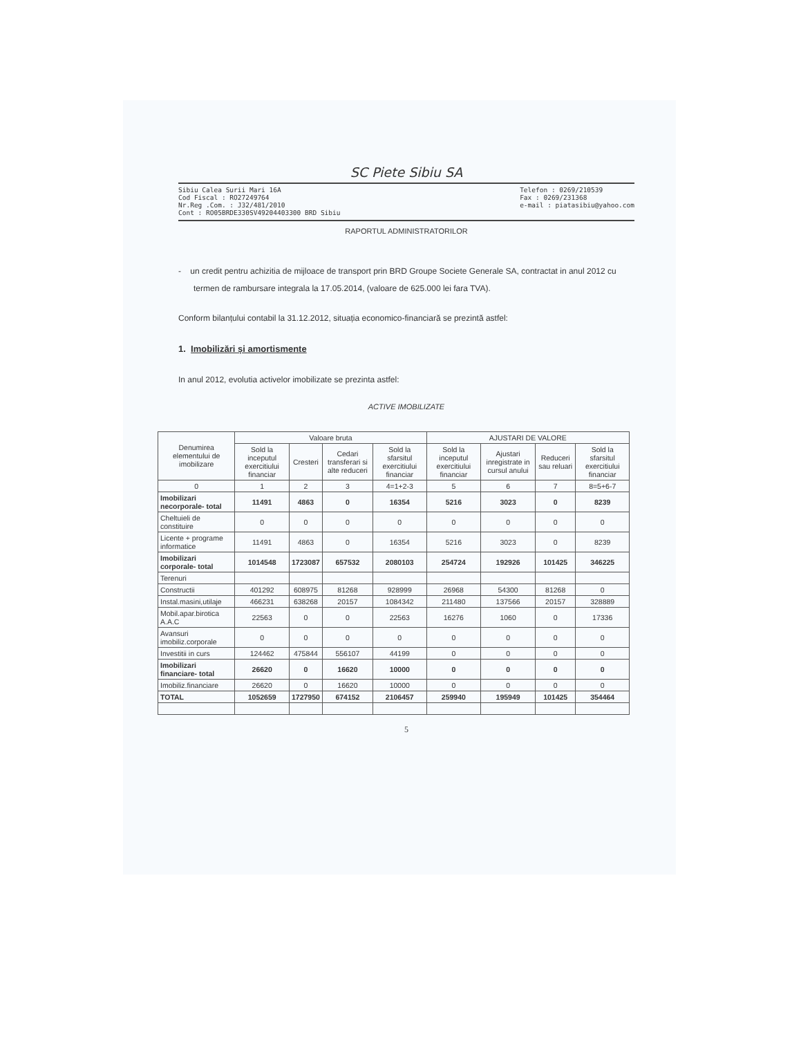SC Piete Sibiu SA
Sibiu Calea Surii Mari 16A
Cod Fiscal : RO27249764
Nr.Reg .Com. : J32/481/2010
Cont : RO05BRDE330SV49204403300 BRD Sibiu
Telefon : 0269/210539
Fax : 0269/231368
e-mail : piatasibiu@yahoo.com
RAPORTUL ADMINISTRATORILOR
- un credit pentru achizitia de mijloace de transport prin BRD Groupe Societe Generale SA, contractat in anul 2012 cu termen de rambursare integrala la 17.05.2014, (valoare de 625.000 lei fara TVA).
Conform bilanțului contabil la 31.12.2012, situația economico-financiară se prezintă astfel:
1. Imobilizări și amortismente
In anul 2012, evolutia activelor imobilizate se prezinta astfel:
ACTIVE IMOBILIZATE
| Denumirea elementului de imobilizare | Valoare bruta | | | | AJUSTARI DE VALORE | | | |
| --- | --- | --- | --- | --- | --- | --- | --- | --- |
| | Sold la inceputul exercitiului financiar | Cresteri | Cedari transferari si alte reduceri | Sold la sfarsitul exercitiului financiar | Sold la inceputul exercitiului financiar | Ajustari inregistrate in cursul anului | Reduceri sau reluari | Sold la sfarsitul exercitiului financiar |
| 0 | 1 | 2 | 3 | 4=1+2-3 | 5 | 6 | 7 | 8=5+6-7 |
| Imobilizari necorporale- total | 11491 | 4863 | 0 | 16354 | 5216 | 3023 | 0 | 8239 |
| Cheltuieli de constituire | 0 | 0 | 0 | 0 | 0 | 0 | 0 | 0 |
| Licente + programe informatice | 11491 | 4863 | 0 | 16354 | 5216 | 3023 | 0 | 8239 |
| Imobilizari corporale- total | 1014548 | 1723087 | 657532 | 2080103 | 254724 | 192926 | 101425 | 346225 |
| Terenuri | | | | | | | | |
| Constructii | 401292 | 608975 | 81268 | 928999 | 26968 | 54300 | 81268 | 0 |
| Instal.masini,utilaje | 466231 | 638268 | 20157 | 1084342 | 211480 | 137566 | 20157 | 328889 |
| Mobil.apar.birotica A.A.C | 22563 | 0 | 0 | 22563 | 16276 | 1060 | 0 | 17336 |
| Avansuri imobiliz.corporale | 0 | 0 | 0 | 0 | 0 | 0 | 0 | 0 |
| Investitii in curs | 124462 | 475844 | 556107 | 44199 | 0 | 0 | 0 | 0 |
| Imobilizari financiare- total | 26620 | 0 | 16620 | 10000 | 0 | 0 | 0 | 0 |
| Imobiliz.financiare | 26620 | 0 | 16620 | 10000 | 0 | 0 | 0 | 0 |
| TOTAL | 1052659 | 1727950 | 674152 | 2106457 | 259940 | 195949 | 101425 | 354464 |
5